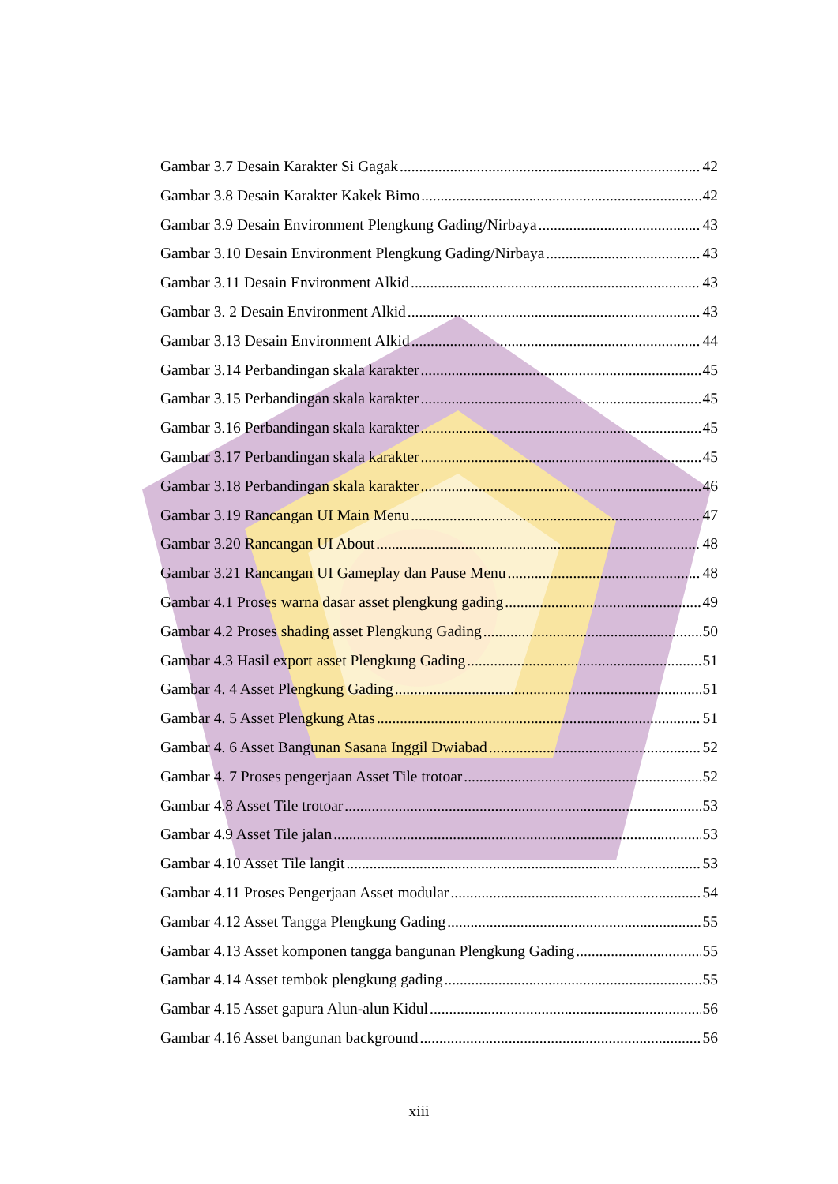Gambar 3.7 Desain Karakter Si Gagak 42
Gambar 3.8 Desain Karakter Kakek Bimo 42
Gambar 3.9 Desain Environment Plengkung Gading/Nirbaya 43
Gambar 3.10 Desain Environment Plengkung Gading/Nirbaya 43
Gambar 3.11 Desain Environment Alkid 43
Gambar 3. 2 Desain Environment Alkid 43
Gambar 3.13 Desain Environment Alkid 44
Gambar 3.14 Perbandingan skala karakter 45
Gambar 3.15 Perbandingan skala karakter 45
Gambar 3.16 Perbandingan skala karakter 45
Gambar 3.17 Perbandingan skala karakter 45
Gambar 3.18 Perbandingan skala karakter 46
Gambar 3.19 Rancangan UI Main Menu 47
Gambar 3.20 Rancangan UI About 48
Gambar 3.21 Rancangan UI Gameplay dan Pause Menu 48
Gambar 4.1 Proses warna dasar asset plengkung gading 49
Gambar 4.2 Proses shading asset Plengkung Gading 50
Gambar 4.3 Hasil export asset Plengkung Gading 51
Gambar 4. 4 Asset Plengkung Gading 51
Gambar 4. 5 Asset Plengkung Atas 51
Gambar 4. 6 Asset Bangunan Sasana Inggil Dwiabad 52
Gambar 4. 7 Proses pengerjaan Asset Tile trotoar 52
Gambar 4.8 Asset Tile trotoar 53
Gambar 4.9 Asset Tile jalan 53
Gambar 4.10 Asset Tile langit 53
Gambar 4.11 Proses Pengerjaan Asset modular 54
Gambar 4.12 Asset Tangga Plengkung Gading 55
Gambar 4.13 Asset komponen tangga bangunan Plengkung Gading 55
Gambar 4.14 Asset tembok plengkung gading 55
Gambar 4.15 Asset gapura Alun-alun Kidul 56
Gambar 4.16 Asset bangunan background 56
xiii